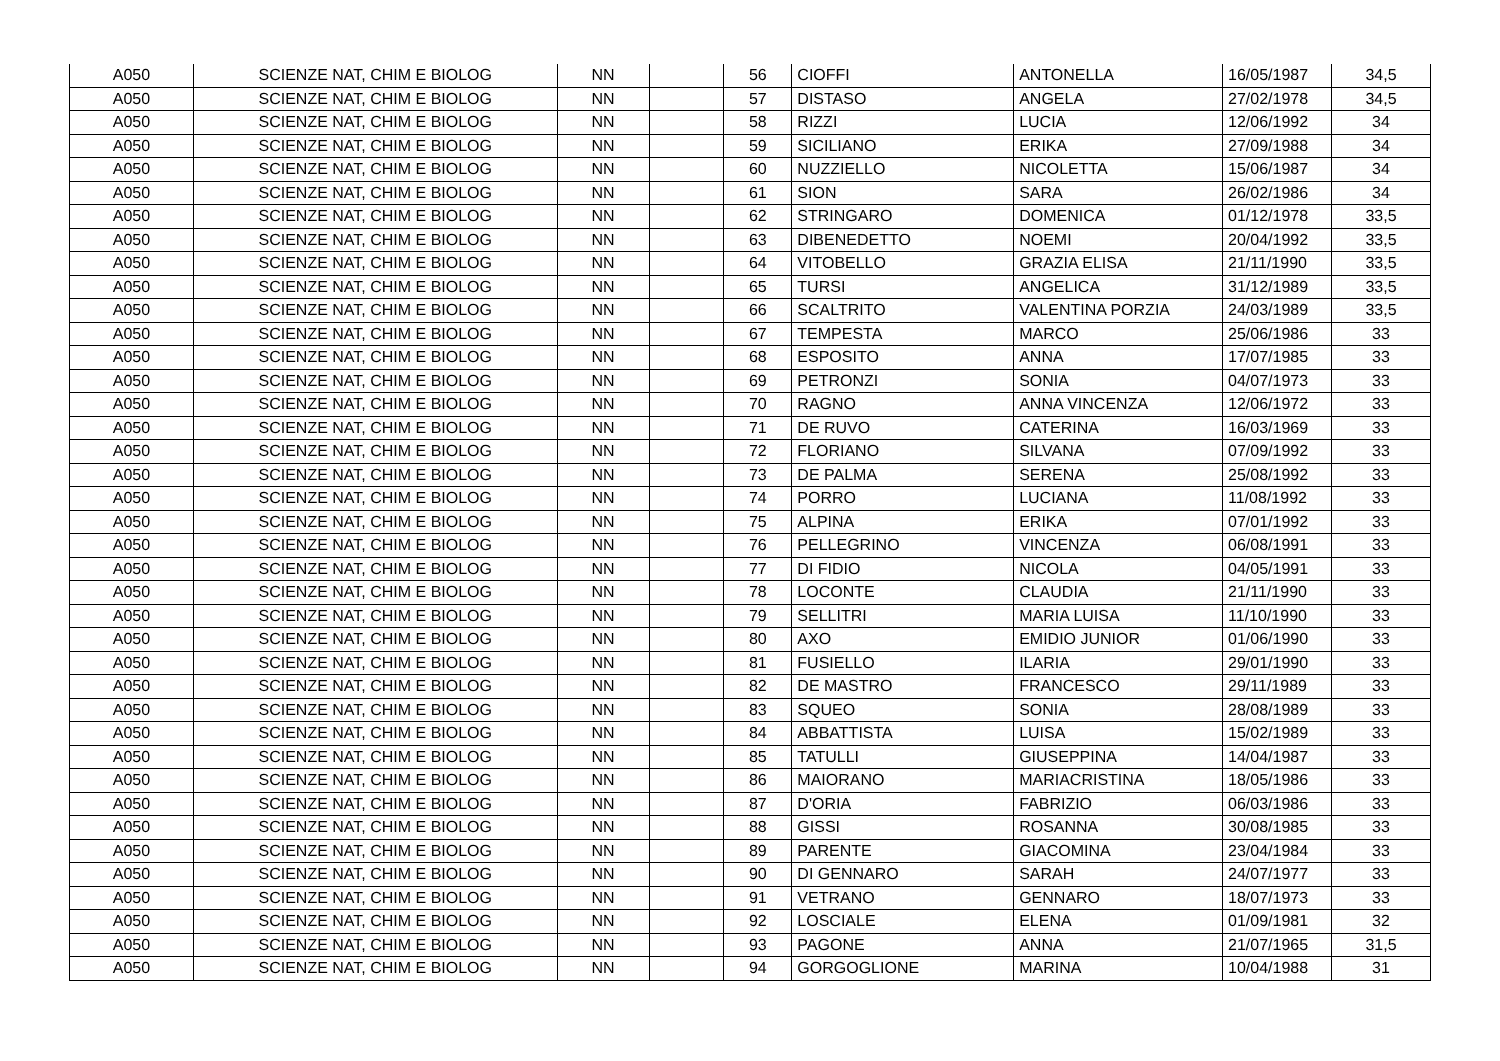| A050 | SCIENZE NAT, CHIM E BIOLOG | NN | | 56 | CIOFFI | ANTONELLA | 16/05/1987 | 34,5 |
| A050 | SCIENZE NAT, CHIM E BIOLOG | NN | | 57 | DISTASO | ANGELA | 27/02/1978 | 34,5 |
| A050 | SCIENZE NAT, CHIM E BIOLOG | NN | | 58 | RIZZI | LUCIA | 12/06/1992 | 34 |
| A050 | SCIENZE NAT, CHIM E BIOLOG | NN | | 59 | SICILIANO | ERIKA | 27/09/1988 | 34 |
| A050 | SCIENZE NAT, CHIM E BIOLOG | NN | | 60 | NUZZIELLO | NICOLETTA | 15/06/1987 | 34 |
| A050 | SCIENZE NAT, CHIM E BIOLOG | NN | | 61 | SION | SARA | 26/02/1986 | 34 |
| A050 | SCIENZE NAT, CHIM E BIOLOG | NN | | 62 | STRINGARO | DOMENICA | 01/12/1978 | 33,5 |
| A050 | SCIENZE NAT, CHIM E BIOLOG | NN | | 63 | DIBENEDETTO | NOEMI | 20/04/1992 | 33,5 |
| A050 | SCIENZE NAT, CHIM E BIOLOG | NN | | 64 | VITOBELLO | GRAZIA ELISA | 21/11/1990 | 33,5 |
| A050 | SCIENZE NAT, CHIM E BIOLOG | NN | | 65 | TURSI | ANGELICA | 31/12/1989 | 33,5 |
| A050 | SCIENZE NAT, CHIM E BIOLOG | NN | | 66 | SCALTRITO | VALENTINA PORZIA | 24/03/1989 | 33,5 |
| A050 | SCIENZE NAT, CHIM E BIOLOG | NN | | 67 | TEMPESTA | MARCO | 25/06/1986 | 33 |
| A050 | SCIENZE NAT, CHIM E BIOLOG | NN | | 68 | ESPOSITO | ANNA | 17/07/1985 | 33 |
| A050 | SCIENZE NAT, CHIM E BIOLOG | NN | | 69 | PETRONZI | SONIA | 04/07/1973 | 33 |
| A050 | SCIENZE NAT, CHIM E BIOLOG | NN | | 70 | RAGNO | ANNA VINCENZA | 12/06/1972 | 33 |
| A050 | SCIENZE NAT, CHIM E BIOLOG | NN | | 71 | DE RUVO | CATERINA | 16/03/1969 | 33 |
| A050 | SCIENZE NAT, CHIM E BIOLOG | NN | | 72 | FLORIANO | SILVANA | 07/09/1992 | 33 |
| A050 | SCIENZE NAT, CHIM E BIOLOG | NN | | 73 | DE PALMA | SERENA | 25/08/1992 | 33 |
| A050 | SCIENZE NAT, CHIM E BIOLOG | NN | | 74 | PORRO | LUCIANA | 11/08/1992 | 33 |
| A050 | SCIENZE NAT, CHIM E BIOLOG | NN | | 75 | ALPINA | ERIKA | 07/01/1992 | 33 |
| A050 | SCIENZE NAT, CHIM E BIOLOG | NN | | 76 | PELLEGRINO | VINCENZA | 06/08/1991 | 33 |
| A050 | SCIENZE NAT, CHIM E BIOLOG | NN | | 77 | DI FIDIO | NICOLA | 04/05/1991 | 33 |
| A050 | SCIENZE NAT, CHIM E BIOLOG | NN | | 78 | LOCONTE | CLAUDIA | 21/11/1990 | 33 |
| A050 | SCIENZE NAT, CHIM E BIOLOG | NN | | 79 | SELLITRI | MARIA LUISA | 11/10/1990 | 33 |
| A050 | SCIENZE NAT, CHIM E BIOLOG | NN | | 80 | AXO | EMIDIO JUNIOR | 01/06/1990 | 33 |
| A050 | SCIENZE NAT, CHIM E BIOLOG | NN | | 81 | FUSIELLO | ILARIA | 29/01/1990 | 33 |
| A050 | SCIENZE NAT, CHIM E BIOLOG | NN | | 82 | DE MASTRO | FRANCESCO | 29/11/1989 | 33 |
| A050 | SCIENZE NAT, CHIM E BIOLOG | NN | | 83 | SQUEO | SONIA | 28/08/1989 | 33 |
| A050 | SCIENZE NAT, CHIM E BIOLOG | NN | | 84 | ABBATTISTA | LUISA | 15/02/1989 | 33 |
| A050 | SCIENZE NAT, CHIM E BIOLOG | NN | | 85 | TATULLI | GIUSEPPINA | 14/04/1987 | 33 |
| A050 | SCIENZE NAT, CHIM E BIOLOG | NN | | 86 | MAIORANO | MARIACRISTINA | 18/05/1986 | 33 |
| A050 | SCIENZE NAT, CHIM E BIOLOG | NN | | 87 | D'ORIA | FABRIZIO | 06/03/1986 | 33 |
| A050 | SCIENZE NAT, CHIM E BIOLOG | NN | | 88 | GISSI | ROSANNA | 30/08/1985 | 33 |
| A050 | SCIENZE NAT, CHIM E BIOLOG | NN | | 89 | PARENTE | GIACOMINA | 23/04/1984 | 33 |
| A050 | SCIENZE NAT, CHIM E BIOLOG | NN | | 90 | DI GENNARO | SARAH | 24/07/1977 | 33 |
| A050 | SCIENZE NAT, CHIM E BIOLOG | NN | | 91 | VETRANO | GENNARO | 18/07/1973 | 33 |
| A050 | SCIENZE NAT, CHIM E BIOLOG | NN | | 92 | LOSCIALE | ELENA | 01/09/1981 | 32 |
| A050 | SCIENZE NAT, CHIM E BIOLOG | NN | | 93 | PAGONE | ANNA | 21/07/1965 | 31,5 |
| A050 | SCIENZE NAT, CHIM E BIOLOG | NN | | 94 | GORGOGLIONE | MARINA | 10/04/1988 | 31 |